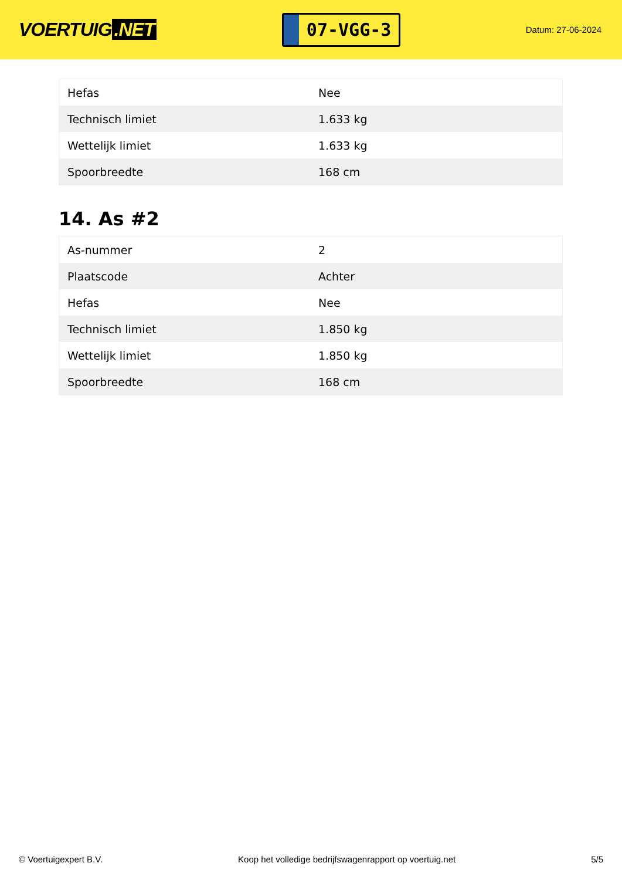VOERTUIG.NET
07-VGG-3
Datum: 27-06-2024
| Hefas | Nee |
| Technisch limiet | 1.633 kg |
| Wettelijk limiet | 1.633 kg |
| Spoorbreedte | 168 cm |
14. As #2
| As-nummer | 2 |
| Plaatscode | Achter |
| Hefas | Nee |
| Technisch limiet | 1.850 kg |
| Wettelijk limiet | 1.850 kg |
| Spoorbreedte | 168 cm |
© Voertuigexpert B.V. Koop het volledige bedrijfswagenrapport op voertuig.net 5/5